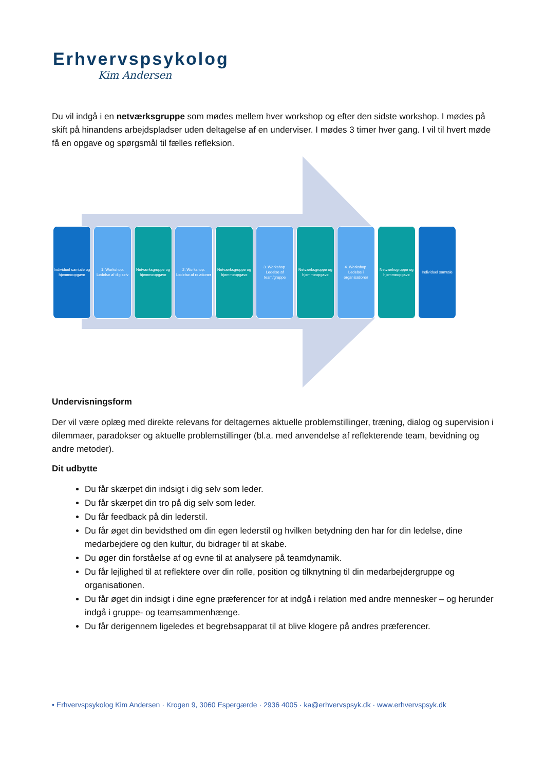Erhvervspsykolog
Kim Andersen
Du vil indgå i en netværksgruppe som mødes mellem hver workshop og efter den sidste workshop. I mødes på skift på hinandens arbejdspladser uden deltagelse af en underviser. I mødes 3 timer hver gang. I vil til hvert møde få en opgave og spørgsmål til fælles refleksion.
Individuel samtale og hjemmeopgave
1. Workshop. Ledelse af dig selv
Netværksgruppe og hjemmeopgave
2. Workshop. Ledelse af relationer
Netværksgruppe og hjemmeopgave
3. Workshop. Ledelse af team/gruppe
Netværksgruppe og hjemmeopgave
4. Workshop. Ledelse i organisationer
Netværksgruppe og hjemmeopgave
Individuel samtale
Undervisningsform
Der vil være oplæg med direkte relevans for deltagernes aktuelle problemstillinger, træning, dialog og supervision i dilemmaer, paradokser og aktuelle problemstillinger (bl.a. med anvendelse af reflekterende team, bevidning og andre metoder).
Dit udbytte
Du får skærpet din indsigt i dig selv som leder.
Du får skærpet din tro på dig selv som leder.
Du får feedback på din lederstil.
Du får øget din bevidsthed om din egen lederstil og hvilken betydning den har for din ledelse, dine medarbejdere og den kultur, du bidrager til at skabe.
Du øger din forståelse af og evne til at analysere på teamdynamik.
Du får lejlighed til at reflektere over din rolle, position og tilknytning til din medarbejdergruppe og organisationen.
Du får øget din indsigt i dine egne præferencer for at indgå i relation med andre mennesker – og herunder indgå i gruppe- og teamsammenhænge.
Du får derigennem ligeledes et begrebsapparat til at blive klogere på andres præferencer.
• Erhvervspsykolog Kim Andersen · Krogen 9, 3060 Espergærde · 2936 4005 · ka@erhvervspsyk.dk · www.erhvervspsyk.dk